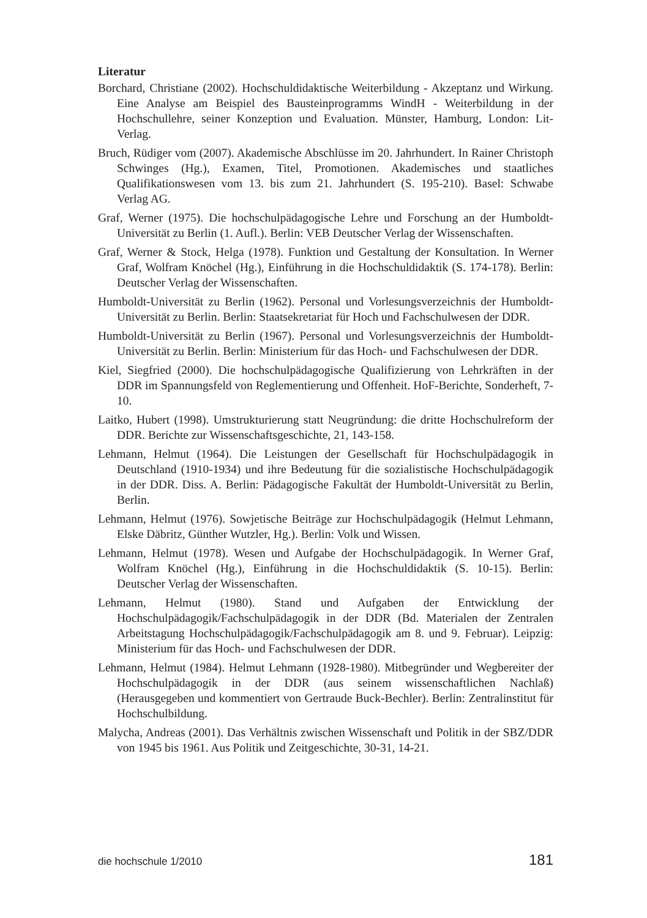Literatur
Borchard, Christiane (2002). Hochschuldidaktische Weiterbildung - Akzeptanz und Wirkung. Eine Analyse am Beispiel des Bausteinprogramms WindH - Weiterbildung in der Hochschullehre, seiner Konzeption und Evaluation. Münster, Hamburg, London: Lit-Verlag.
Bruch, Rüdiger vom (2007). Akademische Abschlüsse im 20. Jahrhundert. In Rainer Christoph Schwinges (Hg.), Examen, Titel, Promotionen. Akademisches und staatliches Qualifikationswesen vom 13. bis zum 21. Jahrhundert (S. 195-210). Basel: Schwabe Verlag AG.
Graf, Werner (1975). Die hochschulpädagogische Lehre und Forschung an der Humboldt-Universität zu Berlin (1. Aufl.). Berlin: VEB Deutscher Verlag der Wissenschaften.
Graf, Werner & Stock, Helga (1978). Funktion und Gestaltung der Konsultation. In Werner Graf, Wolfram Knöchel (Hg.), Einführung in die Hochschuldidaktik (S. 174-178). Berlin: Deutscher Verlag der Wissenschaften.
Humboldt-Universität zu Berlin (1962). Personal und Vorlesungsverzeichnis der Humboldt-Universität zu Berlin. Berlin: Staatsekretariat für Hoch und Fachschulwesen der DDR.
Humboldt-Universität zu Berlin (1967). Personal und Vorlesungsverzeichnis der Humboldt-Universität zu Berlin. Berlin: Ministerium für das Hoch- und Fachschulwesen der DDR.
Kiel, Siegfried (2000). Die hochschulpädagogische Qualifizierung von Lehrkräften in der DDR im Spannungsfeld von Reglementierung und Offenheit. HoF-Berichte, Sonderheft, 7-10.
Laitko, Hubert (1998). Umstrukturierung statt Neugründung: die dritte Hochschulreform der DDR. Berichte zur Wissenschaftsgeschichte, 21, 143-158.
Lehmann, Helmut (1964). Die Leistungen der Gesellschaft für Hochschulpädagogik in Deutschland (1910-1934) und ihre Bedeutung für die sozialistische Hochschulpädagogik in der DDR. Diss. A. Berlin: Pädagogische Fakultät der Humboldt-Universität zu Berlin, Berlin.
Lehmann, Helmut (1976). Sowjetische Beiträge zur Hochschulpädagogik (Helmut Lehmann, Elske Däbritz, Günther Wutzler, Hg.). Berlin: Volk und Wissen.
Lehmann, Helmut (1978). Wesen und Aufgabe der Hochschulpädagogik. In Werner Graf, Wolfram Knöchel (Hg.), Einführung in die Hochschuldidaktik (S. 10-15). Berlin: Deutscher Verlag der Wissenschaften.
Lehmann, Helmut (1980). Stand und Aufgaben der Entwicklung der Hochschulpädagogik/Fachschulpädagogik in der DDR (Bd. Materialen der Zentralen Arbeitstagung Hochschulpädagogik/Fachschulpädagogik am 8. und 9. Februar). Leipzig: Ministerium für das Hoch- und Fachschulwesen der DDR.
Lehmann, Helmut (1984). Helmut Lehmann (1928-1980). Mitbegründer und Wegbereiter der Hochschulpädagogik in der DDR (aus seinem wissenschaftlichen Nachlaß) (Herausgegeben und kommentiert von Gertraude Buck-Bechler). Berlin: Zentralinstitut für Hochschulbildung.
Malycha, Andreas (2001). Das Verhältnis zwischen Wissenschaft und Politik in der SBZ/DDR von 1945 bis 1961. Aus Politik und Zeitgeschichte, 30-31, 14-21.
die hochschule 1/2010 181